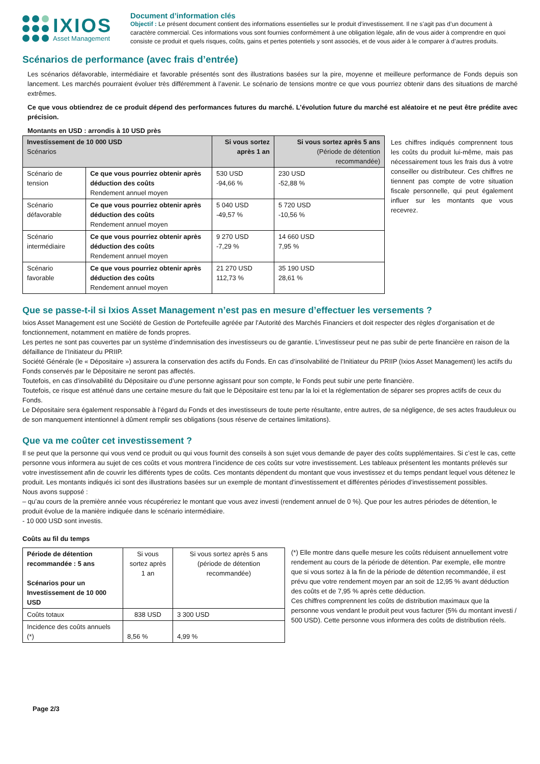IXIOS
Asset Management
Document d’information clés
Objectif : Le présent document contient des informations essentielles sur le produit d’investissement. Il ne s’agit pas d’un document à caractère commercial. Ces informations vous sont fournies conformément à une obligation légale, afin de vous aider à comprendre en quoi consiste ce produit et quels risques, coûts, gains et pertes potentiels y sont associés, et de vous aider à le comparer à d’autres produits.
Scénarios de performance (avec frais d’entrée)
Les scénarios défavorable, intermédiaire et favorable présentés sont des illustrations basées sur la pire, moyenne et meilleure performance de Fonds depuis son lancement. Les marchés pourraient évoluer très différemment à l’avenir. Le scénario de tensions montre ce que vous pourriez obtenir dans des situations de marché extrêmes.
Ce que vous obtiendrez de ce produit dépend des performances futures du marché. L’évolution future du marché est aléatoire et ne peut être prédite avec précision.
Montants en USD : arrondis à 10 USD près
| Investissement de 10 000 USD Scénarios | | Si vous sortez après 1 an | Si vous sortez après 5 ans (Période de détention recommandée) |
| --- | --- | --- | --- |
| Scénario de tension | Ce que vous pourriez obtenir après déduction des coûts Rendement annuel moyen | 530 USD -94,66 % | 230 USD -52,88 % |
| Scénario défavorable | Ce que vous pourriez obtenir après déduction des coûts Rendement annuel moyen | 5 040 USD -49,57 % | 5 720 USD -10,56 % |
| Scénario intermédiaire | Ce que vous pourriez obtenir après déduction des coûts Rendement annuel moyen | 9 270 USD -7,29 % | 14 660 USD 7,95 % |
| Scénario favorable | Ce que vous pourriez obtenir après déduction des coûts Rendement annuel moyen | 21 270 USD 112,73 % | 35 190 USD 28,61 % |
Les chiffres indiqués comprennent tous les coûts du produit lui-même, mais pas nécessairement tous les frais dus à votre conseiller ou distributeur. Ces chiffres ne tiennent pas compte de votre situation fiscale personnelle, qui peut également influer sur les montants que vous recevrez.
Que se passe-t-il si Ixios Asset Management n’est pas en mesure d’effectuer les versements ?
Ixios Asset Management est une Société de Gestion de Portefeuille agréée par l’Autorité des Marchés Financiers et doit respecter des règles d’organisation et de fonctionnement, notamment en matière de fonds propres.
Les pertes ne sont pas couvertes par un système d’indemnisation des investisseurs ou de garantie. L’investisseur peut ne pas subir de perte financière en raison de la défaillance de l’Initiateur du PRIIP.
Société Générale (le « Dépositaire ») assurera la conservation des actifs du Fonds. En cas d’insolvabilité de l’Initiateur du PRIIP (Ixios Asset Management) les actifs du Fonds conservés par le Dépositaire ne seront pas affectés.
Toutefois, en cas d’insolvabilité du Dépositaire ou d’une personne agissant pour son compte, le Fonds peut subir une perte financière.
Toutefois, ce risque est atténué dans une certaine mesure du fait que le Dépositaire est tenu par la loi et la réglementation de séparer ses propres actifs de ceux du Fonds.
Le Dépositaire sera également responsable à l’égard du Fonds et des investisseurs de toute perte résultante, entre autres, de sa négligence, de ses actes frauduleux ou de son manquement intentionnel à dûment remplir ses obligations (sous réserve de certaines limitations).
Que va me coûter cet investissement ?
Il se peut que la personne qui vous vend ce produit ou qui vous fournit des conseils à son sujet vous demande de payer des coûts supplémentaires. Si c’est le cas, cette personne vous informera au sujet de ces coûts et vous montrera l’incidence de ces coûts sur votre investissement. Les tableaux présentent les montants prélevés sur votre investissement afin de couvrir les différents types de coûts. Ces montants dépendent du montant que vous investissez et du temps pendant lequel vous détenez le produit. Les montants indiqués ici sont des illustrations basées sur un exemple de montant d’investissement et différentes périodes d’investissement possibles.
Nous avons supposé :
– qu’au cours de la première année vous récupéreriez le montant que vous avez investi (rendement annuel de 0 %). Que pour les autres périodes de détention, le produit évolue de la manière indiquée dans le scénario intermédiaire.
- 10 000 USD sont investis.
Coûts au fil du temps
| Période de détention recommandée : 5 ans Scénarios pour un Investissement de 10 000 USD | Si vous sortez après 1 an | Si vous sortez après 5 ans (période de détention recommandée) |
| Coûts totaux | 838 USD | 3 300 USD |
| Incidence des coûts annuels (*) | 8,56 % | 4,99 % |
(*) Elle montre dans quelle mesure les coûts réduisent annuellement votre rendement au cours de la période de détention. Par exemple, elle montre que si vous sortez à la fin de la période de détention recommandée, il est prévu que votre rendement moyen par an soit de 12,95 % avant déduction des coûts et de 7,95 % après cette déduction.
Ces chiffres comprennent les coûts de distribution maximaux que la personne vous vendant le produit peut vous facturer (5% du montant investi / 500 USD). Cette personne vous informera des coûts de distribution réels.
Page 2/3